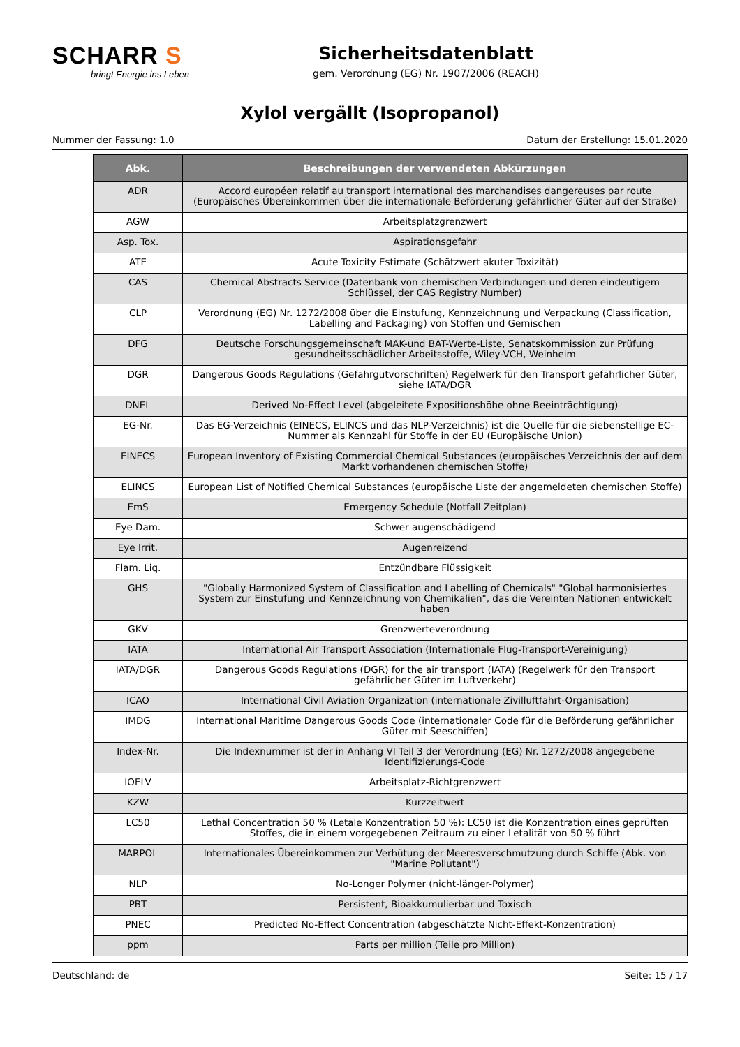SCHARR S
bringt Energie ins Leben
Sicherheitsdatenblatt
gem. Verordnung (EG) Nr. 1907/2006 (REACH)
Xylol vergällt (Isopropanol)
Nummer der Fassung: 1.0 Datum der Erstellung: 15.01.2020
| Abk. | Beschreibungen der verwendeten Abkürzungen |
| --- | --- |
| ADR | Accord européen relatif au transport international des marchandises dangereuses par route (Europäisches Übereinkommen über die internationale Beförderung gefährlicher Güter auf der Straße) |
| AGW | Arbeitsplatzgrenzwert |
| Asp. Tox. | Aspirationsgefahr |
| ATE | Acute Toxicity Estimate (Schätzwert akuter Toxizität) |
| CAS | Chemical Abstracts Service (Datenbank von chemischen Verbindungen und deren eindeutigem Schlüssel, der CAS Registry Number) |
| CLP | Verordnung (EG) Nr. 1272/2008 über die Einstufung, Kennzeichnung und Verpackung (Classification, Labelling and Packaging) von Stoffen und Gemischen |
| DFG | Deutsche Forschungsgemeinschaft MAK-und BAT-Werte-Liste, Senatskommission zur Prüfung gesundheitsschädlicher Arbeitsstoffe, Wiley-VCH, Weinheim |
| DGR | Dangerous Goods Regulations (Gefahrgutvorschriften) Regelwerk für den Transport gefährlicher Güter, siehe IATA/DGR |
| DNEL | Derived No-Effect Level (abgeleitete Expositionshöhe ohne Beeinträchtigung) |
| EG-Nr. | Das EG-Verzeichnis (EINECS, ELINCS und das NLP-Verzeichnis) ist die Quelle für die siebenstellige EC-Nummer als Kennzahl für Stoffe in der EU (Europäische Union) |
| EINECS | European Inventory of Existing Commercial Chemical Substances (europäisches Verzeichnis der auf dem Markt vorhandenen chemischen Stoffe) |
| ELINCS | European List of Notified Chemical Substances (europäische Liste der angemeldeten chemischen Stoffe) |
| EmS | Emergency Schedule (Notfall Zeitplan) |
| Eye Dam. | Schwer augenschädigend |
| Eye Irrit. | Augenreizend |
| Flam. Liq. | Entzündbare Flüssigkeit |
| GHS | "Globally Harmonized System of Classification and Labelling of Chemicals" "Global harmonisiertes System zur Einstufung und Kennzeichnung von Chemikalien", das die Vereinten Nationen entwickelt haben |
| GKV | Grenzwerteverordnung |
| IATA | International Air Transport Association (Internationale Flug-Transport-Vereinigung) |
| IATA/DGR | Dangerous Goods Regulations (DGR) for the air transport (IATA) (Regelwerk für den Transport gefährlicher Güter im Luftverkehr) |
| ICAO | International Civil Aviation Organization (internationale Zivilluftfahrt-Organisation) |
| IMDG | International Maritime Dangerous Goods Code (internationaler Code für die Beförderung gefährlicher Güter mit Seeschiffen) |
| Index-Nr. | Die Indexnummer ist der in Anhang VI Teil 3 der Verordnung (EG) Nr. 1272/2008 angegebene Identifizierungs-Code |
| IOELV | Arbeitsplatz-Richtgrenzwert |
| KZW | Kurzzeitwert |
| LC50 | Lethal Concentration 50 % (Letale Konzentration 50 %): LC50 ist die Konzentration eines geprüften Stoffes, die in einem vorgegebenen Zeitraum zu einer Letalität von 50 % führt |
| MARPOL | Internationales Übereinkommen zur Verhütung der Meeresverschmutzung durch Schiffe (Abk. von "Marine Pollutant") |
| NLP | No-Longer Polymer (nicht-länger-Polymer) |
| PBT | Persistent, Bioakkumulierbar und Toxisch |
| PNEC | Predicted No-Effect Concentration (abgeschätzte Nicht-Effekt-Konzentration) |
| ppm | Parts per million (Teile pro Million) |
Deutschland: de Seite: 15 / 17